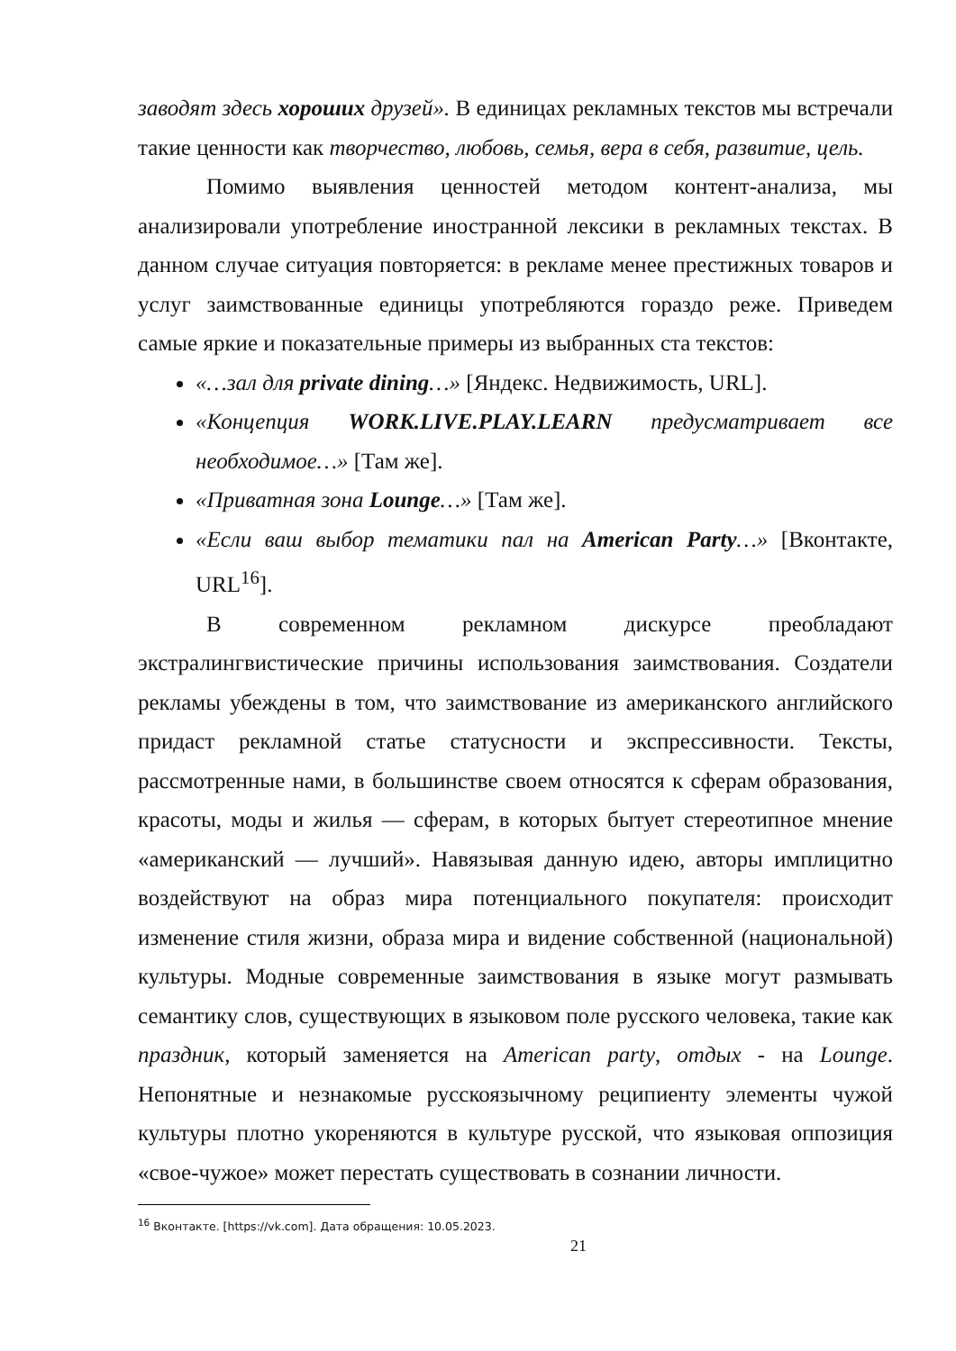заводят здесь хороших друзей». В единицах рекламных текстов мы встречали такие ценности как творчество, любовь, семья, вера в себя, развитие, цель.
Помимо выявления ценностей методом контент-анализа, мы анализировали употребление иностранной лексики в рекламных текстах. В данном случае ситуация повторяется: в рекламе менее престижных товаров и услуг заимствованные единицы употребляются гораздо реже. Приведем самые яркие и показательные примеры из выбранных ста текстов:
«…зал для private dining…» [Яндекс. Недвижимость, URL].
«Концепция WORK.LIVE.PLAY.LEARN предусматривает все необходимое…» [Там же].
«Приватная зона Lounge…» [Там же].
«Если ваш выбор тематики пал на American Party…» [Вконтакте, URL<sup>16</sup>].
В современном рекламном дискурсе преобладают экстралингвистические причины использования заимствования. Создатели рекламы убеждены в том, что заимствование из американского английского придаст рекламной статье статусности и экспрессивности. Тексты, рассмотренные нами, в большинстве своем относятся к сферам образования, красоты, моды и жилья — сферам, в которых бытует стереотипное мнение «американский — лучший». Навязывая данную идею, авторы имплицитно воздействуют на образ мира потенциального покупателя: происходит изменение стиля жизни, образа мира и видение собственной (национальной) культуры. Модные современные заимствования в языке могут размывать семантику слов, существующих в языковом поле русского человека, такие как праздник, который заменяется на American party, отдых - на Lounge. Непонятные и незнакомые русскоязычному реципиенту элементы чужой культуры плотно укореняются в культуре русской, что языковая оппозиция «свое-чужое» может перестать существовать в сознании личности.
<sup>16</sup> Вконтакте. [https://vk.com]. Дата обращения: 10.05.2023.
21